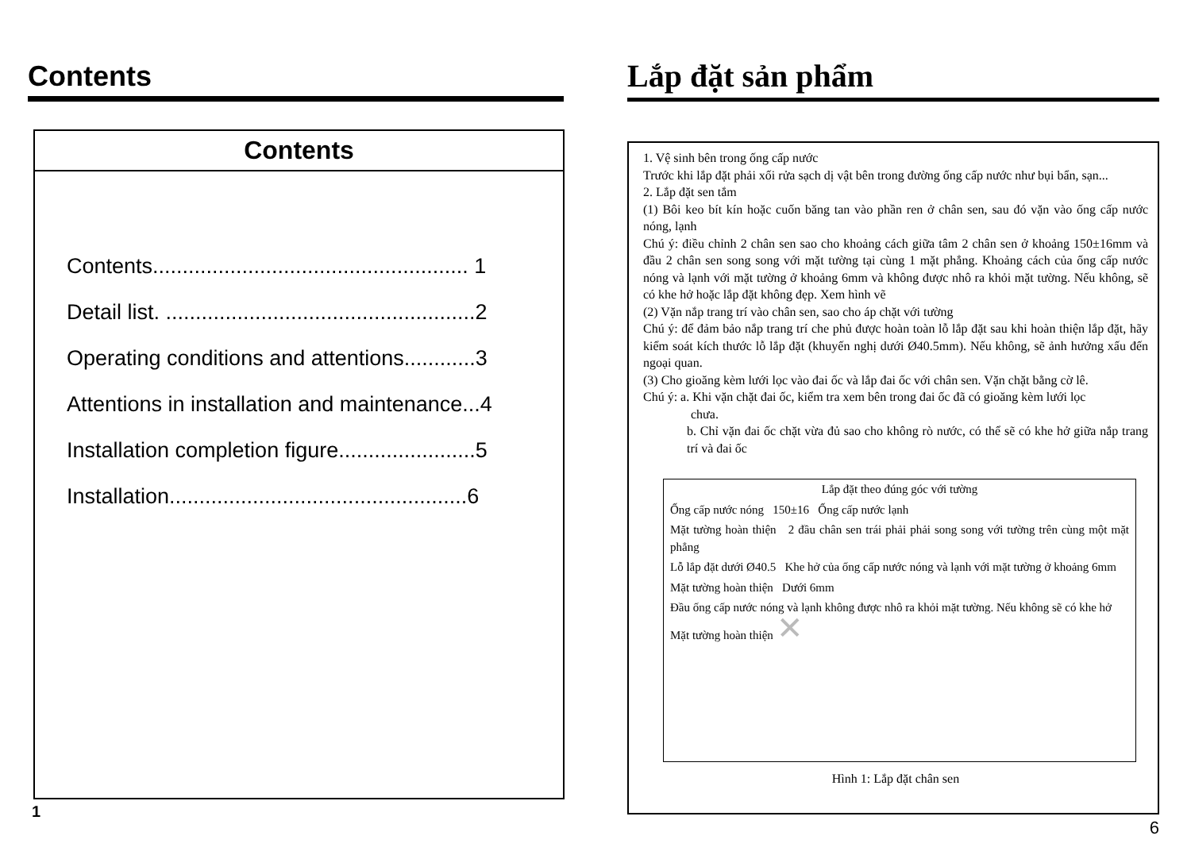Contents
Contents
Contents..................................................... 1
Detail list. ....................................................2
Operating conditions and attentions............3
Attentions in installation and maintenance...4
Installation completion figure.......................5
Installation..................................................6
1
Lắp đặt sản phẩm
1. Vệ sinh bên trong ống cấp nước
Trước khi lắp đặt phải xối rửa sạch dị vật bên trong đường ống cấp nước như bụi bẩn, sạn...
2. Lắp đặt sen tắm
(1) Bôi keo bít kín hoặc cuốn băng tan vào phần ren ở chân sen, sau đó vặn vào ống cấp nước nóng, lạnh
Chú ý: điều chỉnh 2 chân sen sao cho khoảng cách giữa tâm 2 chân sen ở khoảng 150±16mm và đầu 2 chân sen song song với mặt tường tại cùng 1 mặt phẳng. Khoảng cách của ống cấp nước nóng và lạnh với mặt tường ở khoảng 6mm và không được nhô ra khỏi mặt tường. Nếu không, sẽ có khe hở hoặc lắp đặt không đẹp. Xem hình vẽ
(2) Vặn nắp trang trí vào chân sen, sao cho áp chặt với tường
Chú ý: để đảm bảo nắp trang trí che phủ được hoàn toàn lỗ lắp đặt sau khi hoàn thiện lắp đặt, hãy kiểm soát kích thước lỗ lắp đặt (khuyến nghị dưới Ø40.5mm). Nếu không, sẽ ảnh hưởng xấu đến ngoại quan.
(3) Cho gioăng kèm lưới lọc vào đai ốc và lắp đai ốc với chân sen. Vặn chặt bằng cờ lê.
Chú ý: a. Khi vặn chặt đai ốc, kiểm tra xem bên trong đai ốc đã có gioăng kèm lưới lọc
chưa.
b. Chỉ vặn đai ốc chặt vừa đủ sao cho không rò nước, có thể sẽ có khe hở giữa nắp trang trí và đai ốc
Lắp đặt theo đúng góc với tường
Ống cấp nước nóng 150±16 Ống cấp nước lạnh
Mặt tường hoàn thiện 2 đầu chân sen trái phải phải song song với tường trên cùng một mặt phẳng
Lỗ lắp đặt dưới Ø40.5 Khe hở của ống cấp nước nóng và lạnh với mặt tường ở khoảng 6mm
Mặt tường hoàn thiện Dưới 6mm
Đầu ống cấp nước nóng và lạnh không được nhô ra khỏi mặt tường. Nếu không sẽ có khe hở
Mặt tường hoàn thiện ✕
Hình 1: Lắp đặt chân sen
6